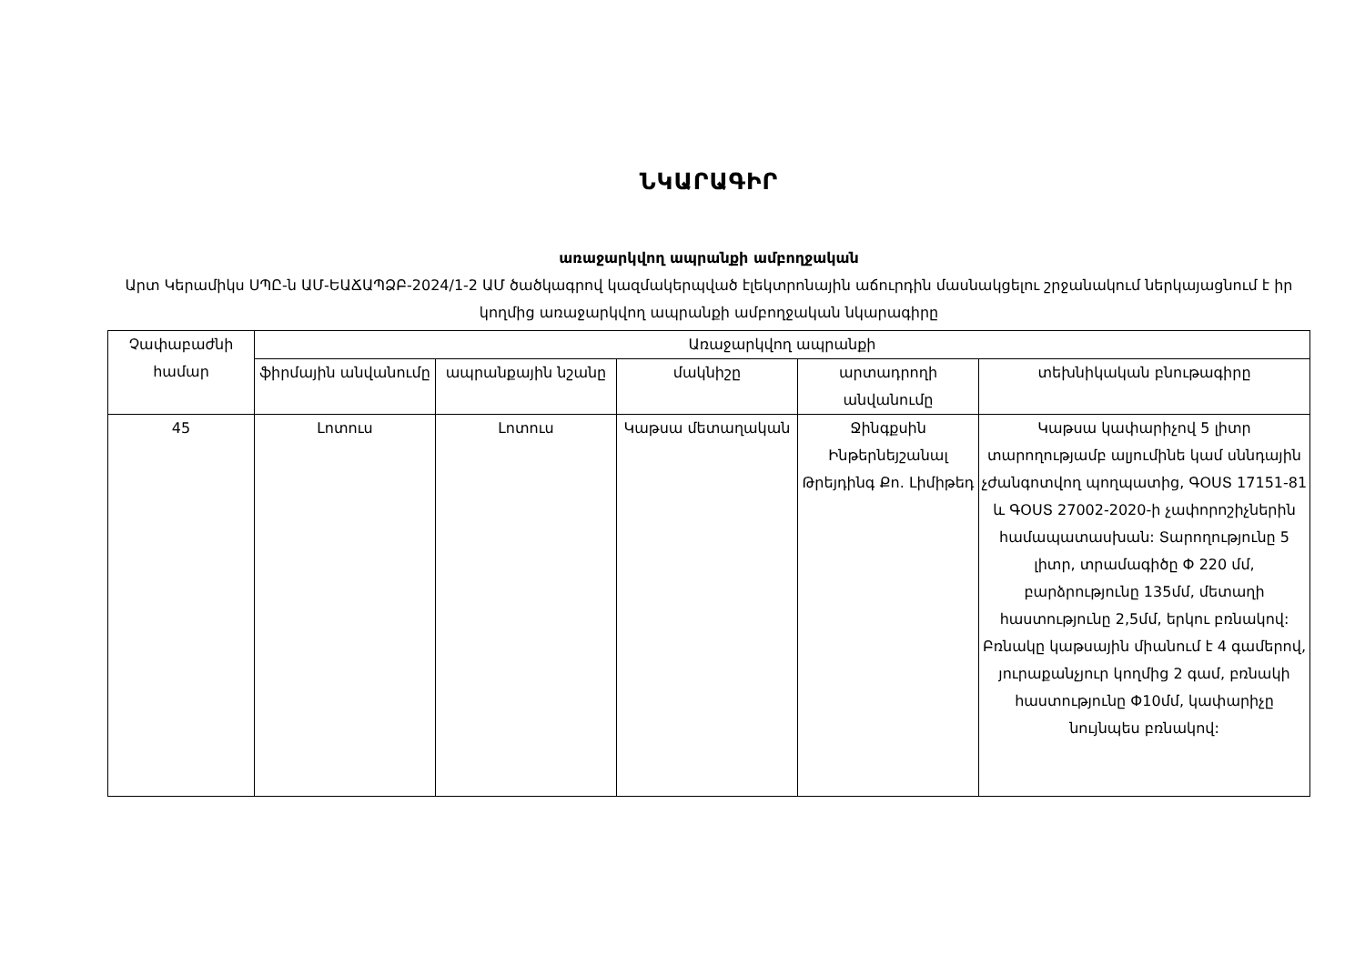ՆԿԱՐԱԳԻՐ
առաջարկվող ապրանքի ամբողջական
Արտ Կերամիկս ՍՊԸ-ն ԱՄ-ԵԱՃԱՊՁԲ-2024/1-2 ԱՄ ծածկագրով կազմակերպված էլեկտրոնային աճուրդին մասնակցելու շրջանակում ներկայացնում է իր կողմից առաջարկվող ապրանքի ամբողջական նկարագիրը
| Չափաբաժնի համար | Առաջարկվող ապրանքի | | | | |
| --- | --- | --- | --- | --- | --- |
| | ֆիրմային անվանումը | ապրանքային նշանը | մակնիշը | արտադրողի անվանումը | տեխնիկական բնութագիրը |
| 45 | Լոտուս | Լոտուս | Կաթսա մետաղական | Ջինգքսին Ինթերնեյշանալ Թրեյդինգ Քո. Լիմիթեդ | Կաթսա կափարիչով 5 լիտր տարողությամբ ալյումինե կամ սննդային չժանգոտվող պողպատից, ԳՕՍՏ 17151-81 և ԳՕՍՏ 27002-2020-ի չափորոշիչներին համապատասխան: Տարողությունը 5 լիտր, տրամագիծը Փ 220 մմ, բարձրությունը 135մմ, մետաղի հաստությունը 2,5մմ, երկու բռնակով: Բռնակը կաթսային միանում է 4 գամերով, յուրաքանչյուր կողմից 2 գամ, բռնակի հաստությունը Փ10մմ, կափարիչը նույնպես բռնակով: |